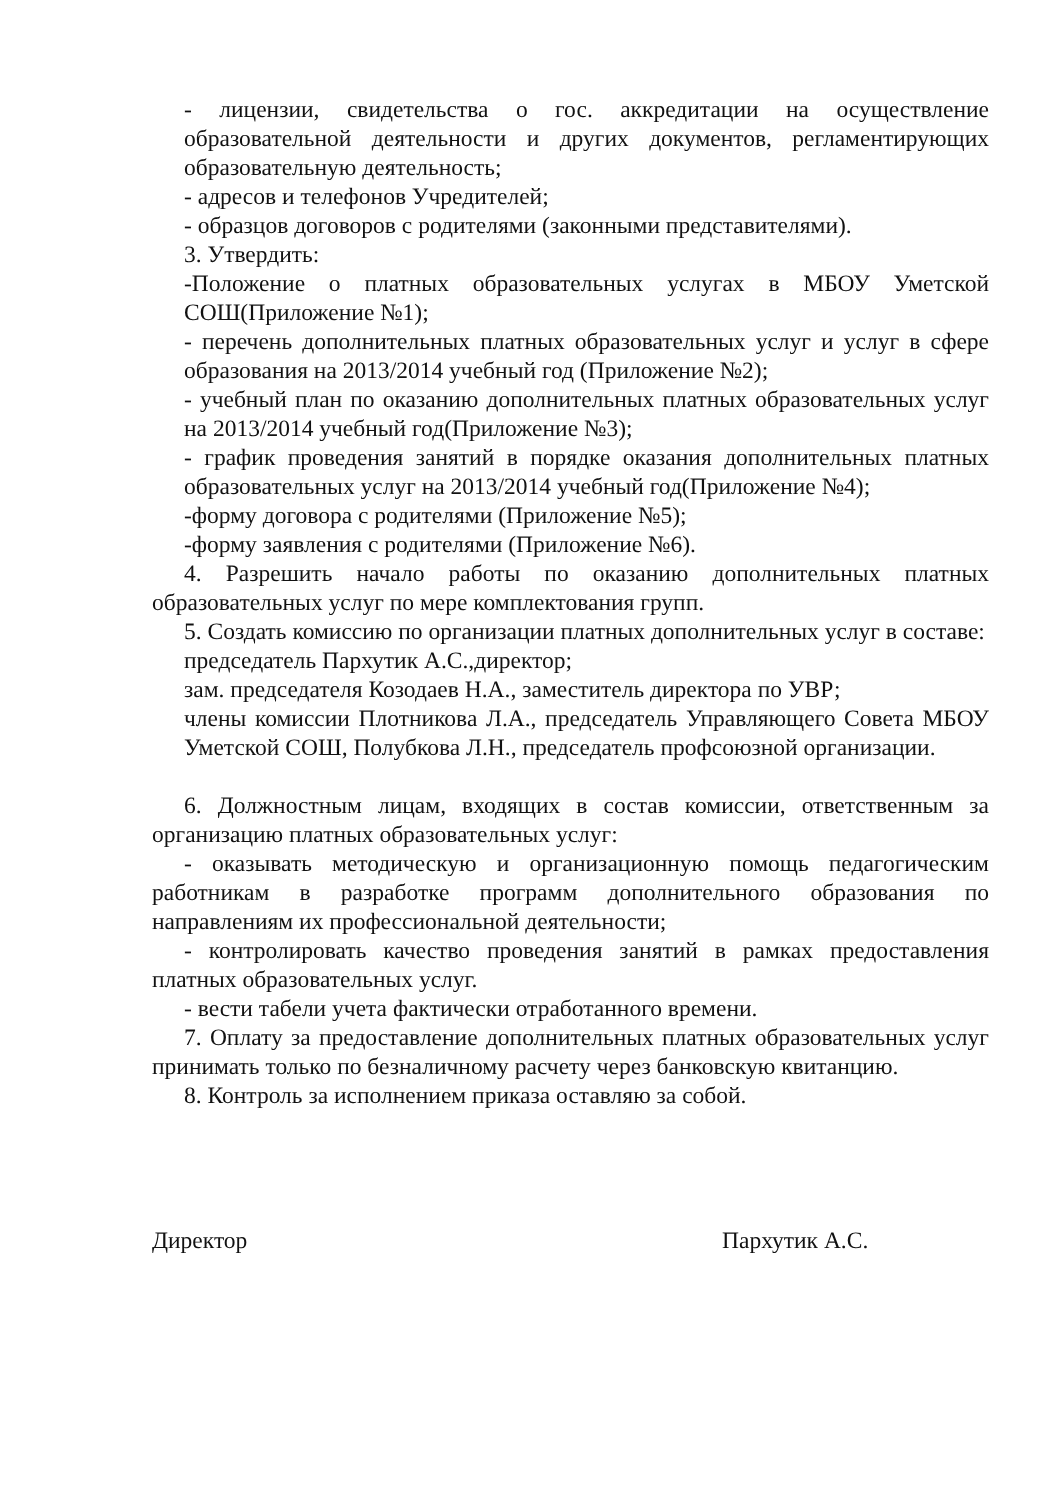- лицензии, свидетельства о гос. аккредитации на осуществление образовательной деятельности и других документов, регламентирующих образовательную деятельность;
- адресов и телефонов Учредителей;
- образцов договоров с родителями (законными представителями).
3. Утвердить:
-Положение о платных образовательных услугах в МБОУ Уметской СОШ(Приложение №1);
- перечень дополнительных платных образовательных услуг и услуг в сфере образования на 2013/2014 учебный год (Приложение №2);
- учебный план по оказанию дополнительных платных образовательных услуг на 2013/2014 учебный год(Приложение №3);
- график проведения занятий в порядке оказания дополнительных платных образовательных услуг на 2013/2014 учебный год(Приложение №4);
-форму договора с родителями (Приложение №5);
-форму заявления с родителями (Приложение №6).
4. Разрешить начало работы по оказанию дополнительных платных образовательных услуг по мере комплектования групп.
5. Создать комиссию по организации платных дополнительных услуг в составе:
председатель Пархутик А.С.,директор;
зам. председателя Козодаев Н.А., заместитель директора по УВР;
члены комиссии Плотникова Л.А., председатель Управляющего Совета МБОУ Уметской СОШ, Полубкова Л.Н., председатель профсоюзной организации.
6. Должностным лицам, входящих в состав комиссии, ответственным за организацию платных образовательных услуг:
- оказывать методическую и организационную помощь педагогическим работникам в разработке программ дополнительного образования по направлениям их профессиональной деятельности;
- контролировать качество проведения занятий в рамках предоставления платных образовательных услуг.
- вести табели учета фактически отработанного времени.
7. Оплату за предоставление дополнительных платных образовательных услуг принимать только по безналичному расчету через банковскую квитанцию.
8. Контроль за исполнением приказа оставляю за собой.
Директор Пархутик А.С.